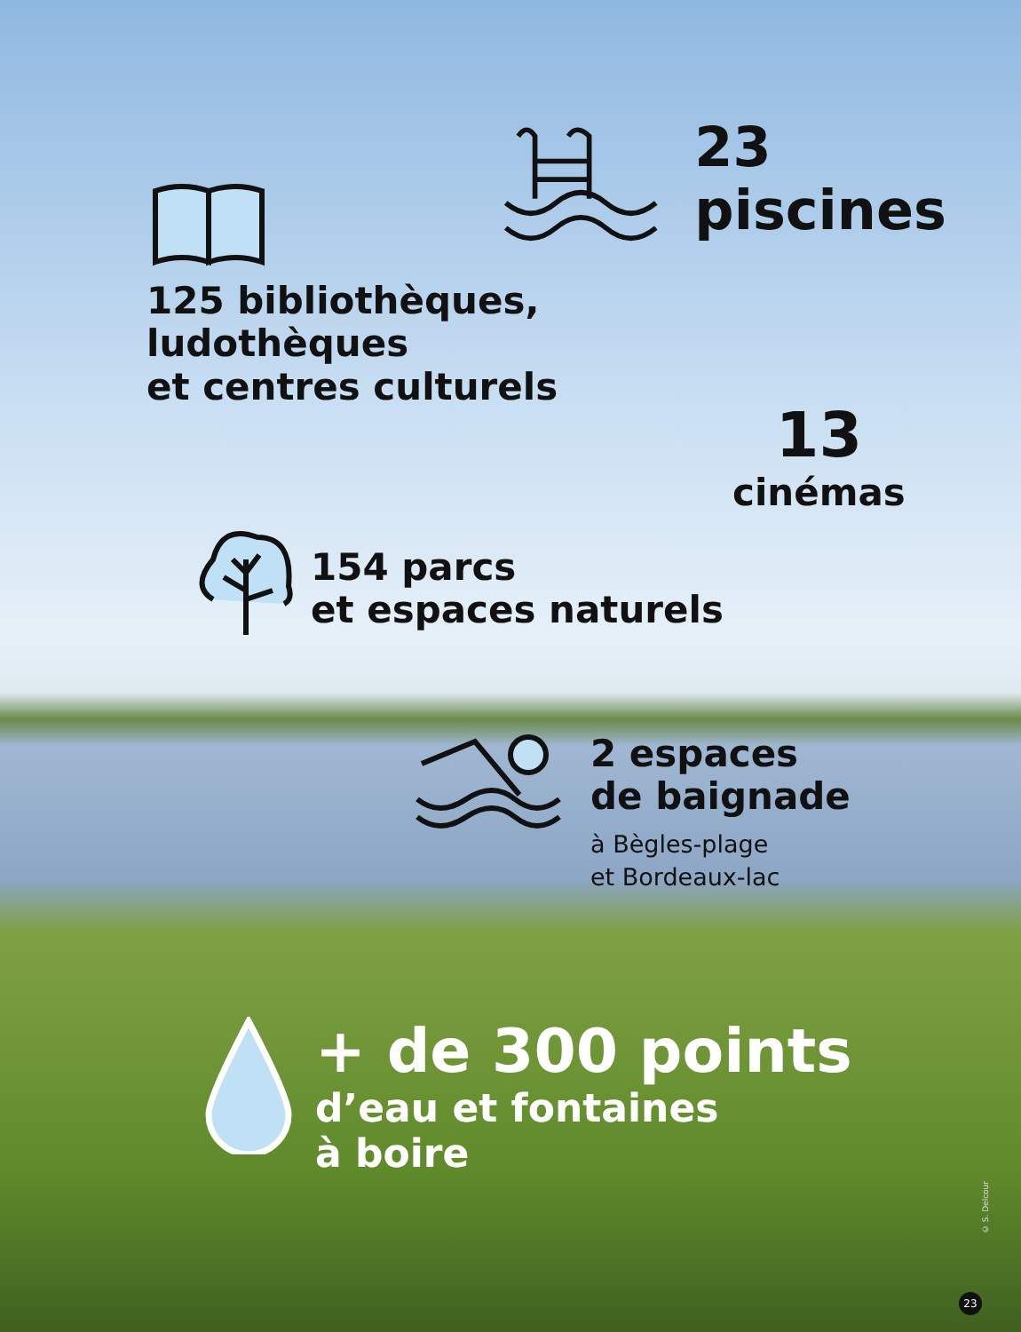23 piscines
125 bibliothèques,
ludothèques
et centres culturels
13
cinémas
154 parcs
et espaces naturels
2 espaces
de baignade
à Bègles-plage
et Bordeaux-lac
+ de 300 points
d’eau et fontaines
à boire
© S. Delcour
23